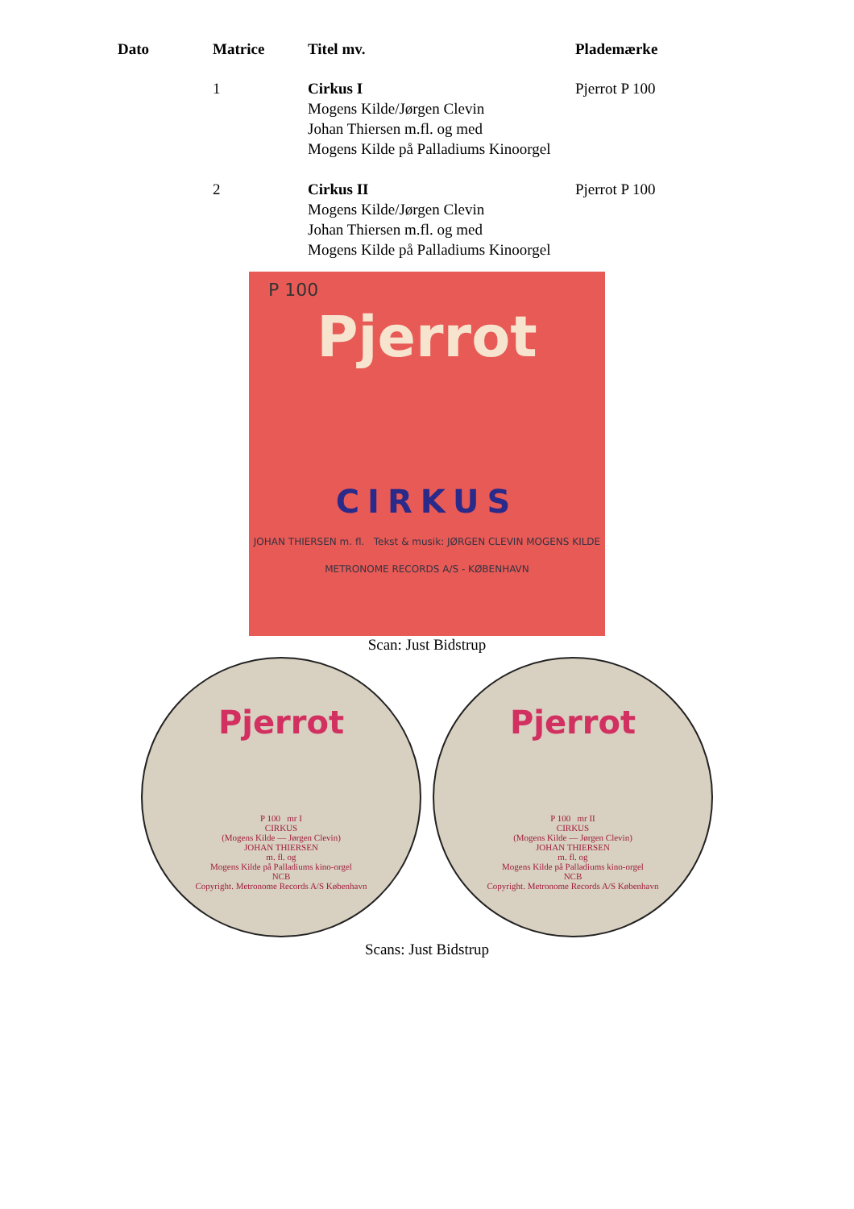| Dato | Matrice | Titel mv. | Plademærke |
| --- | --- | --- | --- |
| | 1 | Cirkus I Mogens Kilde/Jørgen Clevin Johan Thiersen m.fl. og med Mogens Kilde på Palladiums Kinoorgel | Pjerrot P 100 |
| | 2 | Cirkus II Mogens Kilde/Jørgen Clevin Johan Thiersen m.fl. og med Mogens Kilde på Palladiums Kinoorgel | Pjerrot P 100 |
P 100
Pjerrot
CIRKUS
JOHAN THIERSEN m. fl. Tekst & musik: JØRGEN CLEVIN MOGENS KILDE
METRONOME RECORDS A/S - KØBENHAVN
Scan: Just Bidstrup
Pjerrot
P 100 mr I
CIRKUS
(Mogens Kilde — Jørgen Clevin)
JOHAN THIERSEN
m. fl. og
Mogens Kilde på Palladiums kino-orgel
NCB
Copyright. Metronome Records A/S København
Pjerrot
P 100 mr II
CIRKUS
(Mogens Kilde — Jørgen Clevin)
JOHAN THIERSEN
m. fl. og
Mogens Kilde på Palladiums kino-orgel
NCB
Copyright. Metronome Records A/S København
Scans: Just Bidstrup